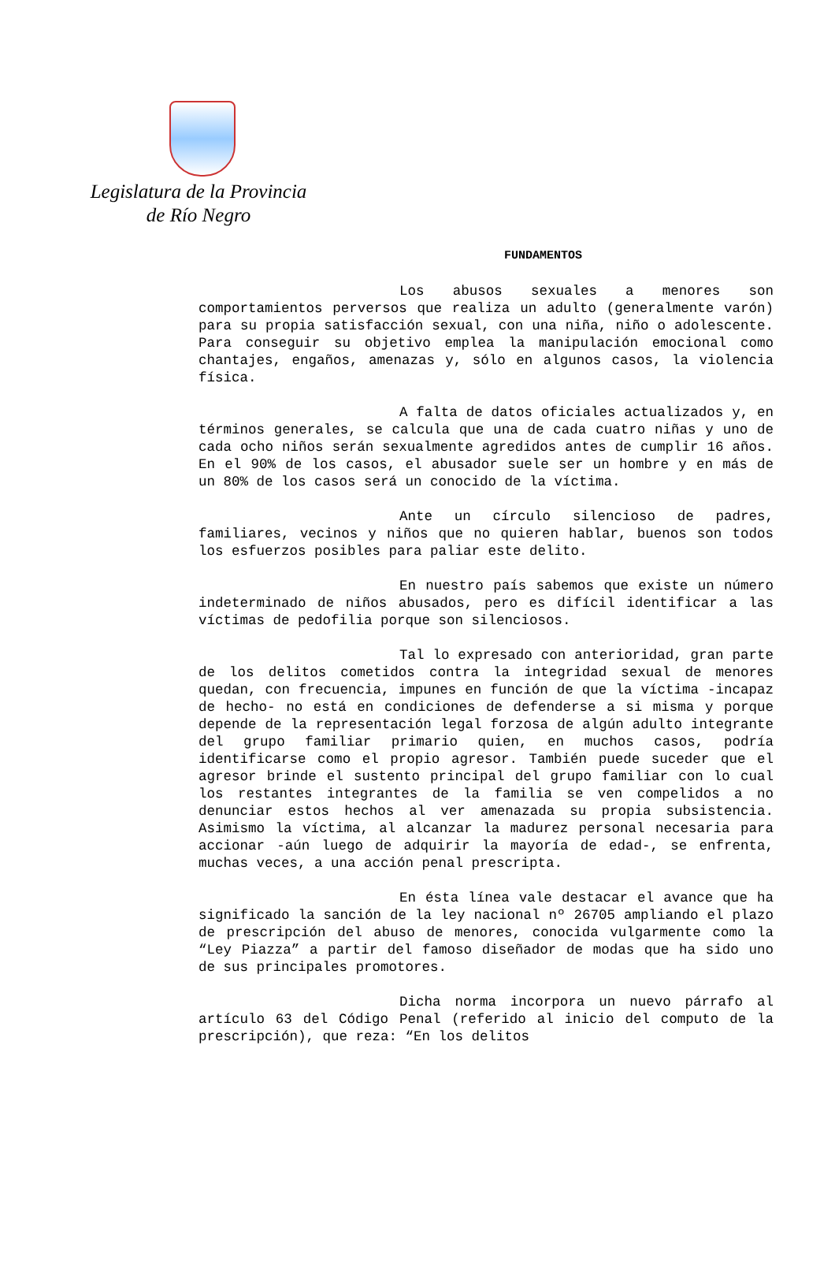Legislatura de la Provincia
de Río Negro
FUNDAMENTOS
Los abusos sexuales a menores son comportamientos perversos que realiza un adulto (generalmente varón) para su propia satisfacción sexual, con una niña, niño o adolescente. Para conseguir su objetivo emplea la manipulación emocional como chantajes, engaños, amenazas y, sólo en algunos casos, la violencia física.
A falta de datos oficiales actualizados y, en términos generales, se calcula que una de cada cuatro niñas y uno de cada ocho niños serán sexualmente agredidos antes de cumplir 16 años. En el 90% de los casos, el abusador suele ser un hombre y en más de un 80% de los casos será un conocido de la víctima.
Ante un círculo silencioso de padres, familiares, vecinos y niños que no quieren hablar, buenos son todos los esfuerzos posibles para paliar este delito.
En nuestro país sabemos que existe un número indeterminado de niños abusados, pero es difícil identificar a las víctimas de pedofilia porque son silenciosos.
Tal lo expresado con anterioridad, gran parte de los delitos cometidos contra la integridad sexual de menores quedan, con frecuencia, impunes en función de que la víctima -incapaz de hecho- no está en condiciones de defenderse a si misma y porque depende de la representación legal forzosa de algún adulto integrante del grupo familiar primario quien, en muchos casos, podría identificarse como el propio agresor. También puede suceder que el agresor brinde el sustento principal del grupo familiar con lo cual los restantes integrantes de la familia se ven compelidos a no denunciar estos hechos al ver amenazada su propia subsistencia. Asimismo la víctima, al alcanzar la madurez personal necesaria para accionar -aún luego de adquirir la mayoría de edad-, se enfrenta, muchas veces, a una acción penal prescripta.
En ésta línea vale destacar el avance que ha significado la sanción de la ley nacional nº 26705 ampliando el plazo de prescripción del abuso de menores, conocida vulgarmente como la “Ley Piazza” a partir del famoso diseñador de modas que ha sido uno de sus principales promotores.
Dicha norma incorpora un nuevo párrafo al artículo 63 del Código Penal (referido al inicio del computo de la prescripción), que reza: “En los delitos